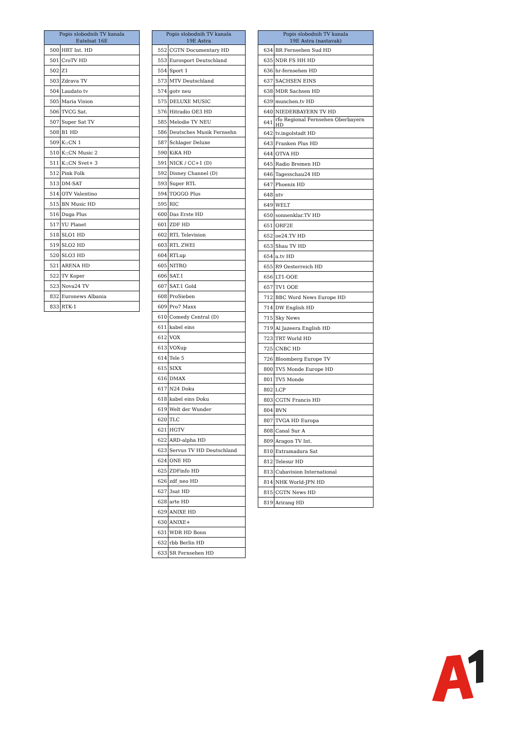| Popis slobodnih TV kanala Eutelsat 16E | |
| --- | --- |
| 500 | HRT Int. HD |
| 501 | CroTV HD |
| 502 | Z1 |
| 503 | Zdrava TV |
| 504 | Laudato tv |
| 505 | Maria Vision |
| 506 | TVCG Sat. |
| 507 | Super Sat TV |
| 508 | B1 HD |
| 509 | K::CN 1 |
| 510 | K::CN Music 2 |
| 511 | K::CN Svet+ 3 |
| 512 | Pink Folk |
| 513 | DM-SAT |
| 514 | OTV Valentino |
| 515 | BN Music HD |
| 516 | Duga Plus |
| 517 | YU Planet |
| 518 | SLO1 HD |
| 519 | SLO2 HD |
| 520 | SLO3 HD |
| 521 | ARENA HD |
| 522 | TV Koper |
| 523 | Nova24 TV |
| 832 | Euronews Albania |
| 833 | RTK-1 |
| Popis slobodnih TV kanala 19E Astra | |
| --- | --- |
| 552 | CGTN Documentary HD |
| 553 | Eurosport Deutschland |
| 554 | Sport 1 |
| 573 | MTV Deutschland |
| 574 | gotv neu |
| 575 | DELUXE MUSIC |
| 576 | Hitradio OE3 HD |
| 585 | Melodie TV NEU |
| 586 | Deutsches Musik Fernsehn |
| 587 | Schlager Deluxe |
| 590 | KiKA HD |
| 591 | NICK / CC+1 (D) |
| 592 | Disney Channel (D) |
| 593 | Super RTL |
| 594 | TOGGO Plus |
| 595 | RIC |
| 600 | Das Erste HD |
| 601 | ZDF HD |
| 602 | RTL Television |
| 603 | RTL ZWEI |
| 604 | RTLup |
| 605 | NITRO |
| 606 | SAT.1 |
| 607 | SAT.1 Gold |
| 608 | ProSieben |
| 609 | Pro7 Maxx |
| 610 | Comedy Central (D) |
| 611 | kabel eins |
| 612 | VOX |
| 613 | VOXup |
| 614 | Tele 5 |
| 615 | SIXX |
| 616 | DMAX |
| 617 | N24 Doku |
| 618 | kabel eins Doku |
| 619 | Welt der Wunder |
| 620 | TLC |
| 621 | HGTV |
| 622 | ARD-alpha HD |
| 623 | Servus TV HD Deutschland |
| 624 | ONE HD |
| 625 | ZDFinfo HD |
| 626 | zdf_neo HD |
| 627 | 3sat HD |
| 628 | arte HD |
| 629 | ANIXE HD |
| 630 | ANIXE+ |
| 631 | WDR HD Bonn |
| 632 | rbb Berlin HD |
| 633 | SR Fernsehen HD |
| Popis slobodnih TV kanala 19E Astra (nastavak) | |
| --- | --- |
| 634 | BR Fernsehen Sud HD |
| 635 | NDR FS HH HD |
| 636 | hr-fernsehen HD |
| 637 | SACHSEN EINS |
| 638 | MDR Sachsen HD |
| 639 | munchen.tv HD |
| 640 | NIEDERBAYERN TV HD |
| 641 | rfo Regional Fernsehen Oberbayern HD |
| 642 | tv.ingolstadt HD |
| 643 | Franken Plus HD |
| 644 | OTVA HD |
| 645 | Radio Bremen HD |
| 646 | Tagesschau24 HD |
| 647 | Phoenix HD |
| 648 | ntv |
| 649 | WELT |
| 650 | sonnenklar.TV HD |
| 651 | ORF2E |
| 652 | oe24.TV HD |
| 653 | Shau TV HD |
| 654 | a.tv HD |
| 655 | R9 Oesterreich HD |
| 656 | LT1-OOE |
| 657 | TV1 OOE |
| 712 | BBC Word News Europe HD |
| 714 | DW English HD |
| 715 | Sky News |
| 719 | Al Jazeera English HD |
| 723 | TRT World HD |
| 725 | CNBC HD |
| 726 | Bloomberg Europe TV |
| 800 | TV5 Monde Europe HD |
| 801 | TV5 Monde |
| 802 | LCP |
| 803 | CGTN Francis HD |
| 804 | BVN |
| 807 | TVGA HD Europa |
| 808 | Canal Sur A |
| 809 | Aragon TV Int. |
| 810 | Extramadura Sat |
| 812 | Telesur HD |
| 813 | Cubavision International |
| 814 | NHK World-JPN HD |
| 815 | CGTN News HD |
| 819 | Arirang HD |